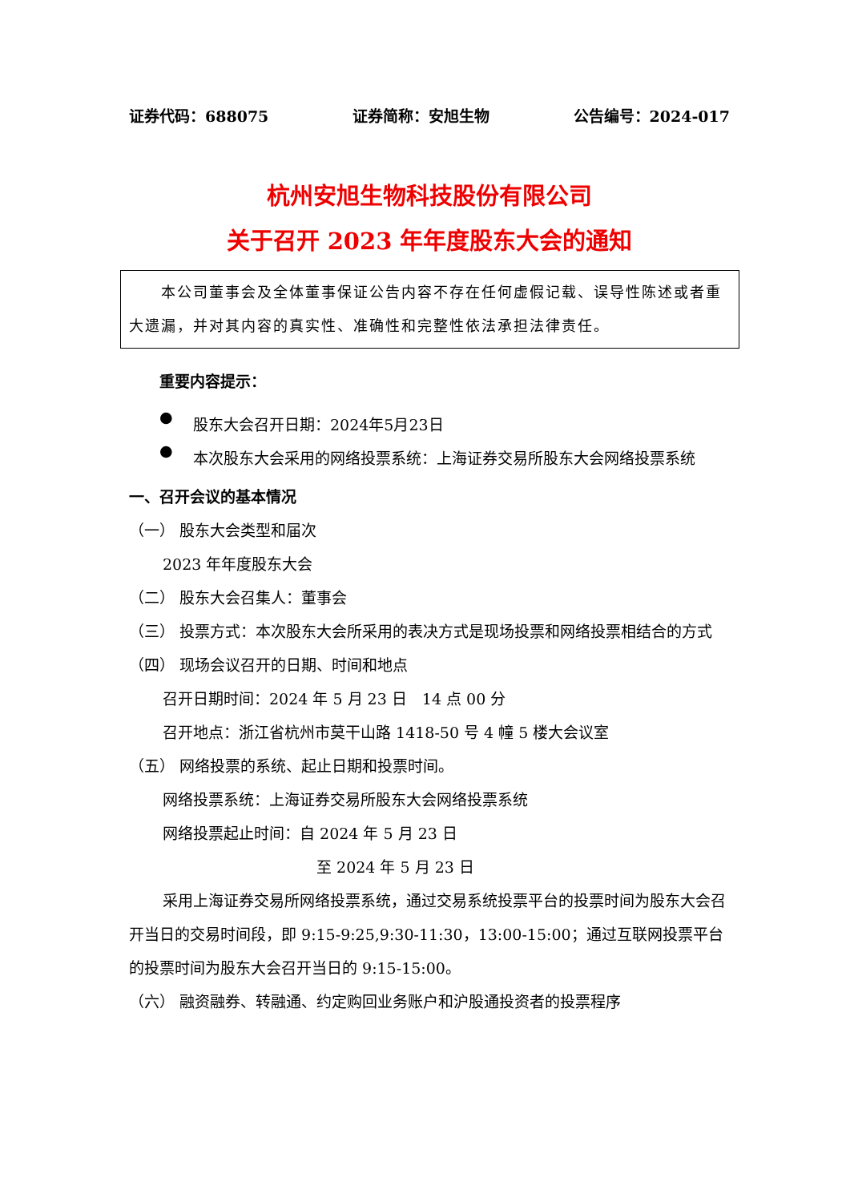证券代码：688075 证券简称：安旭生物 公告编号：2024-017
杭州安旭生物科技股份有限公司
关于召开 2023 年年度股东大会的通知
　　本公司董事会及全体董事保证公告内容不存在任何虚假记载、误导性陈述或者重大遗漏，并对其内容的真实性、准确性和完整性依法承担法律责任。
重要内容提示：
●
股东大会召开日期：2024年5月23日
●
本次股东大会采用的网络投票系统：上海证券交易所股东大会网络投票系统
一、召开会议的基本情况
（一） 股东大会类型和届次
2023 年年度股东大会
（二） 股东大会召集人：董事会
（三） 投票方式：本次股东大会所采用的表决方式是现场投票和网络投票相结合的方式
（四） 现场会议召开的日期、时间和地点
召开日期时间：2024 年 5 月 23 日　14 点 00 分
召开地点：浙江省杭州市莫干山路 1418-50 号 4 幢 5 楼大会议室
（五） 网络投票的系统、起止日期和投票时间。
网络投票系统：上海证券交易所股东大会网络投票系统
网络投票起止时间：自 2024 年 5 月 23 日
至 2024 年 5 月 23 日
采用上海证券交易所网络投票系统，通过交易系统投票平台的投票时间为股东大会召开当日的交易时间段，即 9:15-9:25,9:30-11:30，13:00-15:00；通过互联网投票平台的投票时间为股东大会召开当日的 9:15-15:00。
（六） 融资融券、转融通、约定购回业务账户和沪股通投资者的投票程序